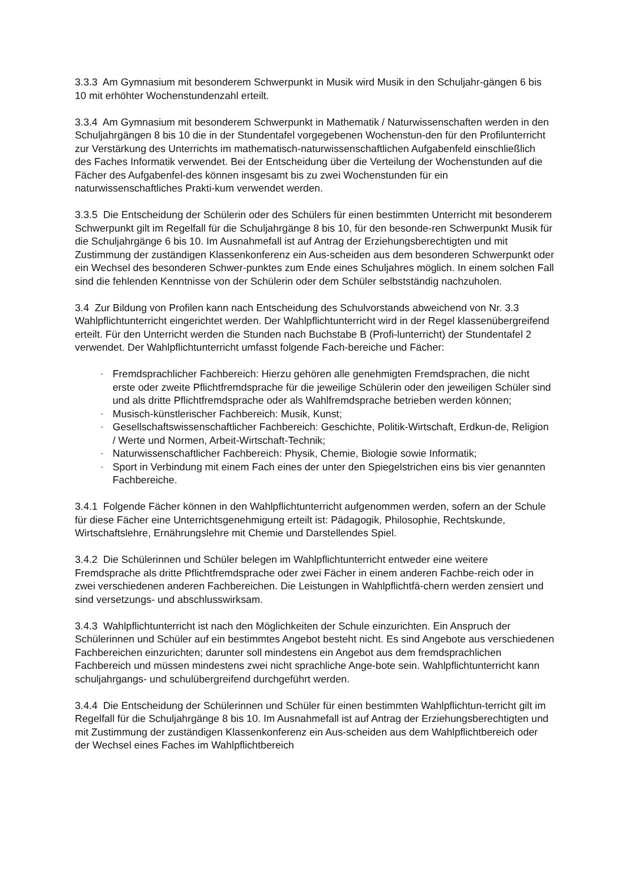3.3.3 Am Gymnasium mit besonderem Schwerpunkt in Musik wird Musik in den Schuljahr-gängen 6 bis 10 mit erhöhter Wochenstundenzahl erteilt.
3.3.4 Am Gymnasium mit besonderem Schwerpunkt in Mathematik / Naturwissenschaften werden in den Schuljahrgängen 8 bis 10 die in der Stundentafel vorgegebenen Wochenstun-den für den Profilunterricht zur Verstärkung des Unterrichts im mathematisch-naturwissenschaftlichen Aufgabenfeld einschließlich des Faches Informatik verwendet. Bei der Entscheidung über die Verteilung der Wochenstunden auf die Fächer des Aufgabenfel-des können insgesamt bis zu zwei Wochenstunden für ein naturwissenschaftliches Prakti-kum verwendet werden.
3.3.5 Die Entscheidung der Schülerin oder des Schülers für einen bestimmten Unterricht mit besonderem Schwerpunkt gilt im Regelfall für die Schuljahrgänge 8 bis 10, für den besonde-ren Schwerpunkt Musik für die Schuljahrgänge 6 bis 10. Im Ausnahmefall ist auf Antrag der Erziehungsberechtigten und mit Zustimmung der zuständigen Klassenkonferenz ein Aus-scheiden aus dem besonderen Schwerpunkt oder ein Wechsel des besonderen Schwer-punktes zum Ende eines Schuljahres möglich. In einem solchen Fall sind die fehlenden Kenntnisse von der Schülerin oder dem Schüler selbstständig nachzuholen.
3.4 Zur Bildung von Profilen kann nach Entscheidung des Schulvorstands abweichend von Nr. 3.3 Wahlpflichtunterricht eingerichtet werden. Der Wahlpflichtunterricht wird in der Regel klassenübergreifend erteilt. Für den Unterricht werden die Stunden nach Buchstabe B (Profi-lunterricht) der Stundentafel 2 verwendet. Der Wahlpflichtunterricht umfasst folgende Fach-bereiche und Fächer:
- Fremdsprachlicher Fachbereich: Hierzu gehören alle genehmigten Fremdsprachen, die nicht erste oder zweite Pflichtfremdsprache für die jeweilige Schülerin oder den jeweiligen Schüler sind und als dritte Pflichtfremdsprache oder als Wahlfremdsprache betrieben werden können;
- Musisch-künstlerischer Fachbereich: Musik, Kunst;
- Gesellschaftswissenschaftlicher Fachbereich: Geschichte, Politik-Wirtschaft, Erdkun-de, Religion / Werte und Normen, Arbeit-Wirtschaft-Technik;
- Naturwissenschaftlicher Fachbereich: Physik, Chemie, Biologie sowie Informatik;
- Sport in Verbindung mit einem Fach eines der unter den Spiegelstrichen eins bis vier genannten Fachbereiche.
3.4.1 Folgende Fächer können in den Wahlpflichtunterricht aufgenommen werden, sofern an der Schule für diese Fächer eine Unterrichtsgenehmigung erteilt ist: Pädagogik, Philosophie, Rechtskunde, Wirtschaftslehre, Ernährungslehre mit Chemie und Darstellendes Spiel.
3.4.2 Die Schülerinnen und Schüler belegen im Wahlpflichtunterricht entweder eine weitere Fremdsprache als dritte Pflichtfremdsprache oder zwei Fächer in einem anderen Fachbe-reich oder in zwei verschiedenen anderen Fachbereichen. Die Leistungen in Wahlpflichtfä-chern werden zensiert und sind versetzungs- und abschlusswirksam.
3.4.3 Wahlpflichtunterricht ist nach den Möglichkeiten der Schule einzurichten. Ein Anspruch der Schülerinnen und Schüler auf ein bestimmtes Angebot besteht nicht. Es sind Angebote aus verschiedenen Fachbereichen einzurichten; darunter soll mindestens ein Angebot aus dem fremdsprachlichen Fachbereich und müssen mindestens zwei nicht sprachliche Ange-bote sein. Wahlpflichtunterricht kann schuljahrgangs- und schulübergreifend durchgeführt werden.
3.4.4 Die Entscheidung der Schülerinnen und Schüler für einen bestimmten Wahlpflichtun-terricht gilt im Regelfall für die Schuljahrgänge 8 bis 10. Im Ausnahmefall ist auf Antrag der Erziehungsberechtigten und mit Zustimmung der zuständigen Klassenkonferenz ein Aus-scheiden aus dem Wahlpflichtbereich oder der Wechsel eines Faches im Wahlpflichtbereich